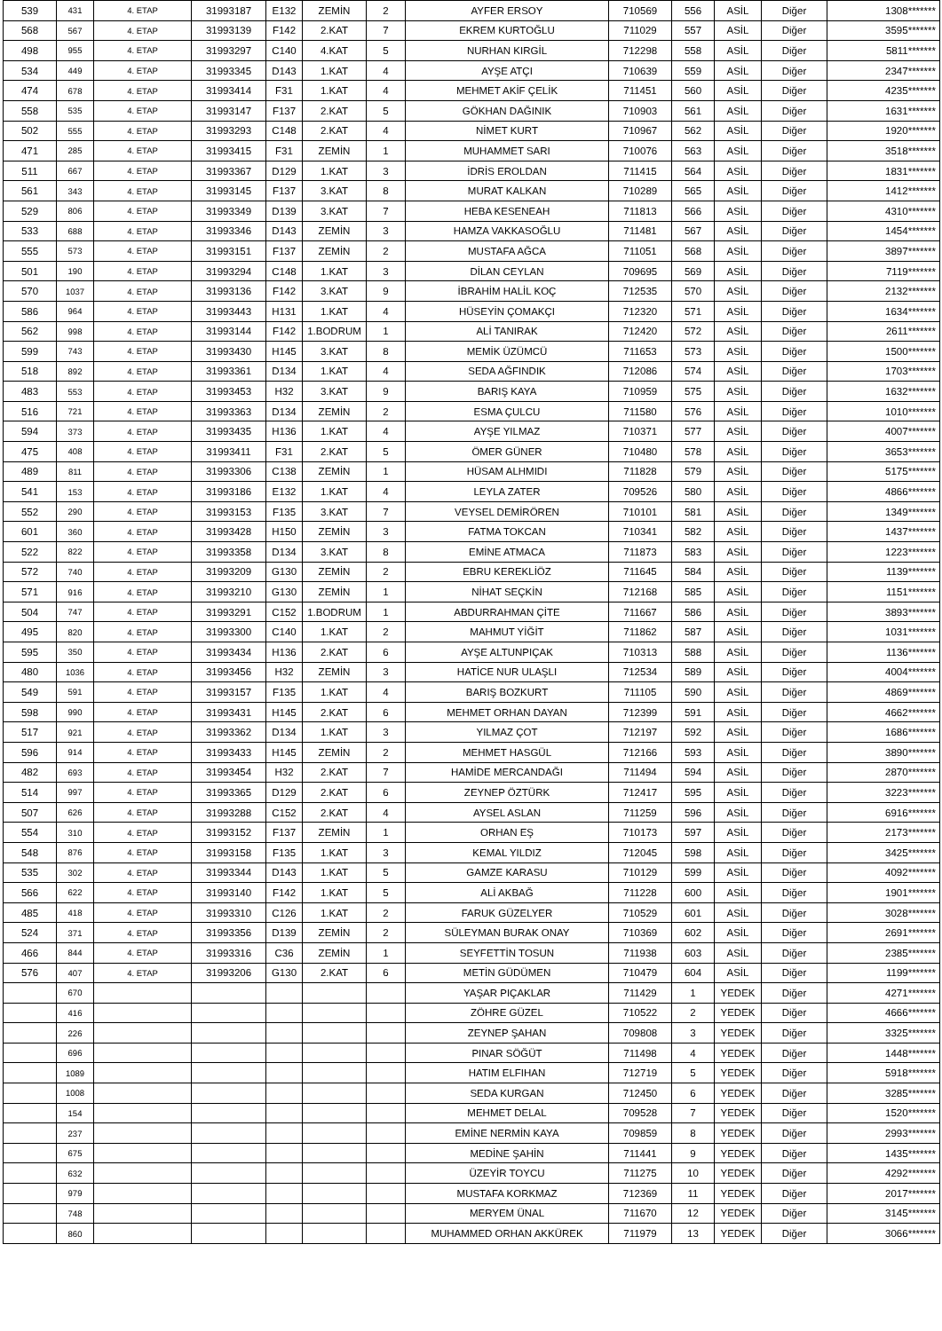| 539 | 431 | 4. ETAP | 31993187 | E132 | ZEMİN | 2 | AYFER ERSOY | 710569 | 556 | ASİL | Diğer | 1308******* |
| 568 | 567 | 4. ETAP | 31993139 | F142 | 2.KAT | 7 | EKREM KURTOĞLU | 711029 | 557 | ASİL | Diğer | 3595******* |
| 498 | 955 | 4. ETAP | 31993297 | C140 | 4.KAT | 5 | NURHAN KIRGİL | 712298 | 558 | ASİL | Diğer | 5811******* |
| 534 | 449 | 4. ETAP | 31993345 | D143 | 1.KAT | 4 | AYŞE ATÇI | 710639 | 559 | ASİL | Diğer | 2347******* |
| 474 | 678 | 4. ETAP | 31993414 | F31 | 1.KAT | 4 | MEHMET AKİF ÇELİK | 711451 | 560 | ASİL | Diğer | 4235******* |
| 558 | 535 | 4. ETAP | 31993147 | F137 | 2.KAT | 5 | GÖKHAN DAĞINIK | 710903 | 561 | ASİL | Diğer | 1631******* |
| 502 | 555 | 4. ETAP | 31993293 | C148 | 2.KAT | 4 | NİMET KURT | 710967 | 562 | ASİL | Diğer | 1920******* |
| 471 | 285 | 4. ETAP | 31993415 | F31 | ZEMİN | 1 | MUHAMMET SARI | 710076 | 563 | ASİL | Diğer | 3518******* |
| 511 | 667 | 4. ETAP | 31993367 | D129 | 1.KAT | 3 | İDRİS EROLDAN | 711415 | 564 | ASİL | Diğer | 1831******* |
| 561 | 343 | 4. ETAP | 31993145 | F137 | 3.KAT | 8 | MURAT KALKAN | 710289 | 565 | ASİL | Diğer | 1412******* |
| 529 | 806 | 4. ETAP | 31993349 | D139 | 3.KAT | 7 | HEBA KESENEAH | 711813 | 566 | ASİL | Diğer | 4310******* |
| 533 | 688 | 4. ETAP | 31993346 | D143 | ZEMİN | 3 | HAMZA VAKKASOĞLU | 711481 | 567 | ASİL | Diğer | 1454******* |
| 555 | 573 | 4. ETAP | 31993151 | F137 | ZEMİN | 2 | MUSTAFA AĞCA | 711051 | 568 | ASİL | Diğer | 3897******* |
| 501 | 190 | 4. ETAP | 31993294 | C148 | 1.KAT | 3 | DİLAN CEYLAN | 709695 | 569 | ASİL | Diğer | 7119******* |
| 570 | 1037 | 4. ETAP | 31993136 | F142 | 3.KAT | 9 | İBRAHİM HALİL KOÇ | 712535 | 570 | ASİL | Diğer | 2132******* |
| 586 | 964 | 4. ETAP | 31993443 | H131 | 1.KAT | 4 | HÜSEYİN ÇOMAKÇI | 712320 | 571 | ASİL | Diğer | 1634******* |
| 562 | 998 | 4. ETAP | 31993144 | F142 | 1.BODRUM | 1 | ALİ TANIRAK | 712420 | 572 | ASİL | Diğer | 2611******* |
| 599 | 743 | 4. ETAP | 31993430 | H145 | 3.KAT | 8 | MEMİK ÜZÜMCÜ | 711653 | 573 | ASİL | Diğer | 1500******* |
| 518 | 892 | 4. ETAP | 31993361 | D134 | 1.KAT | 4 | SEDA AĞFINDIK | 712086 | 574 | ASİL | Diğer | 1703******* |
| 483 | 553 | 4. ETAP | 31993453 | H32 | 3.KAT | 9 | BARIŞ KAYA | 710959 | 575 | ASİL | Diğer | 1632******* |
| 516 | 721 | 4. ETAP | 31993363 | D134 | ZEMİN | 2 | ESMA ÇULCU | 711580 | 576 | ASİL | Diğer | 1010******* |
| 594 | 373 | 4. ETAP | 31993435 | H136 | 1.KAT | 4 | AYŞE YILMAZ | 710371 | 577 | ASİL | Diğer | 4007******* |
| 475 | 408 | 4. ETAP | 31993411 | F31 | 2.KAT | 5 | ÖMER GÜNER | 710480 | 578 | ASİL | Diğer | 3653******* |
| 489 | 811 | 4. ETAP | 31993306 | C138 | ZEMİN | 1 | HÜSAM ALHMIDI | 711828 | 579 | ASİL | Diğer | 5175******* |
| 541 | 153 | 4. ETAP | 31993186 | E132 | 1.KAT | 4 | LEYLA ZATER | 709526 | 580 | ASİL | Diğer | 4866******* |
| 552 | 290 | 4. ETAP | 31993153 | F135 | 3.KAT | 7 | VEYSEL DEMİRÖREN | 710101 | 581 | ASİL | Diğer | 1349******* |
| 601 | 360 | 4. ETAP | 31993428 | H150 | ZEMİN | 3 | FATMA TOKCAN | 710341 | 582 | ASİL | Diğer | 1437******* |
| 522 | 822 | 4. ETAP | 31993358 | D134 | 3.KAT | 8 | EMİNE ATMACA | 711873 | 583 | ASİL | Diğer | 1223******* |
| 572 | 740 | 4. ETAP | 31993209 | G130 | ZEMİN | 2 | EBRU KEREKLİÖZ | 711645 | 584 | ASİL | Diğer | 1139******* |
| 571 | 916 | 4. ETAP | 31993210 | G130 | ZEMİN | 1 | NİHAT SEÇKİN | 712168 | 585 | ASİL | Diğer | 1151******* |
| 504 | 747 | 4. ETAP | 31993291 | C152 | 1.BODRUM | 1 | ABDURRAHMAN ÇİTE | 711667 | 586 | ASİL | Diğer | 3893******* |
| 495 | 820 | 4. ETAP | 31993300 | C140 | 1.KAT | 2 | MAHMUT YİĞİT | 711862 | 587 | ASİL | Diğer | 1031******* |
| 595 | 350 | 4. ETAP | 31993434 | H136 | 2.KAT | 6 | AYŞE ALTUNPIÇAK | 710313 | 588 | ASİL | Diğer | 1136******* |
| 480 | 1036 | 4. ETAP | 31993456 | H32 | ZEMİN | 3 | HATİCE NUR ULAŞLI | 712534 | 589 | ASİL | Diğer | 4004******* |
| 549 | 591 | 4. ETAP | 31993157 | F135 | 1.KAT | 4 | BARIŞ BOZKURT | 711105 | 590 | ASİL | Diğer | 4869******* |
| 598 | 990 | 4. ETAP | 31993431 | H145 | 2.KAT | 6 | MEHMET ORHAN DAYAN | 712399 | 591 | ASİL | Diğer | 4662******* |
| 517 | 921 | 4. ETAP | 31993362 | D134 | 1.KAT | 3 | YILMAZ ÇOT | 712197 | 592 | ASİL | Diğer | 1686******* |
| 596 | 914 | 4. ETAP | 31993433 | H145 | ZEMİN | 2 | MEHMET HASGÜL | 712166 | 593 | ASİL | Diğer | 3890******* |
| 482 | 693 | 4. ETAP | 31993454 | H32 | 2.KAT | 7 | HAMİDE MERCANDAĞI | 711494 | 594 | ASİL | Diğer | 2870******* |
| 514 | 997 | 4. ETAP | 31993365 | D129 | 2.KAT | 6 | ZEYNEP ÖZTÜRK | 712417 | 595 | ASİL | Diğer | 3223******* |
| 507 | 626 | 4. ETAP | 31993288 | C152 | 2.KAT | 4 | AYSEL ASLAN | 711259 | 596 | ASİL | Diğer | 6916******* |
| 554 | 310 | 4. ETAP | 31993152 | F137 | ZEMİN | 1 | ORHAN EŞ | 710173 | 597 | ASİL | Diğer | 2173******* |
| 548 | 876 | 4. ETAP | 31993158 | F135 | 1.KAT | 3 | KEMAL YILDIZ | 712045 | 598 | ASİL | Diğer | 3425******* |
| 535 | 302 | 4. ETAP | 31993344 | D143 | 1.KAT | 5 | GAMZE KARASU | 710129 | 599 | ASİL | Diğer | 4092******* |
| 566 | 622 | 4. ETAP | 31993140 | F142 | 1.KAT | 5 | ALİ AKBAĞ | 711228 | 600 | ASİL | Diğer | 1901******* |
| 485 | 418 | 4. ETAP | 31993310 | C126 | 1.KAT | 2 | FARUK GÜZELYER | 710529 | 601 | ASİL | Diğer | 3028******* |
| 524 | 371 | 4. ETAP | 31993356 | D139 | ZEMİN | 2 | SÜLEYMAN BURAK ONAY | 710369 | 602 | ASİL | Diğer | 2691******* |
| 466 | 844 | 4. ETAP | 31993316 | C36 | ZEMİN | 1 | SEYFETTİN TOSUN | 711938 | 603 | ASİL | Diğer | 2385******* |
| 576 | 407 | 4. ETAP | 31993206 | G130 | 2.KAT | 6 | METİN GÜDÜMEN | 710479 | 604 | ASİL | Diğer | 1199******* |
| | 670 | | | | | | YAŞAR PIÇAKLAR | 711429 | 1 | YEDEK | Diğer | 4271******* |
| | 416 | | | | | | ZÖHRE GÜZEL | 710522 | 2 | YEDEK | Diğer | 4666******* |
| | 226 | | | | | | ZEYNEP ŞAHAN | 709808 | 3 | YEDEK | Diğer | 3325******* |
| | 696 | | | | | | PINAR SÖĞÜT | 711498 | 4 | YEDEK | Diğer | 1448******* |
| | 1089 | | | | | | HATIM ELFIHAN | 712719 | 5 | YEDEK | Diğer | 5918******* |
| | 1008 | | | | | | SEDA KURGAN | 712450 | 6 | YEDEK | Diğer | 3285******* |
| | 154 | | | | | | MEHMET DELAL | 709528 | 7 | YEDEK | Diğer | 1520******* |
| | 237 | | | | | | EMİNE NERMİN KAYA | 709859 | 8 | YEDEK | Diğer | 2993******* |
| | 675 | | | | | | MEDİNE ŞAHİN | 711441 | 9 | YEDEK | Diğer | 1435******* |
| | 632 | | | | | | ÜZEYİR TOYCU | 711275 | 10 | YEDEK | Diğer | 4292******* |
| | 979 | | | | | | MUSTAFA KORKMAZ | 712369 | 11 | YEDEK | Diğer | 2017******* |
| | 748 | | | | | | MERYEM ÜNAL | 711670 | 12 | YEDEK | Diğer | 3145******* |
| | 860 | | | | | | MUHAMMED ORHAN AKKÜREK | 711979 | 13 | YEDEK | Diğer | 3066******* |